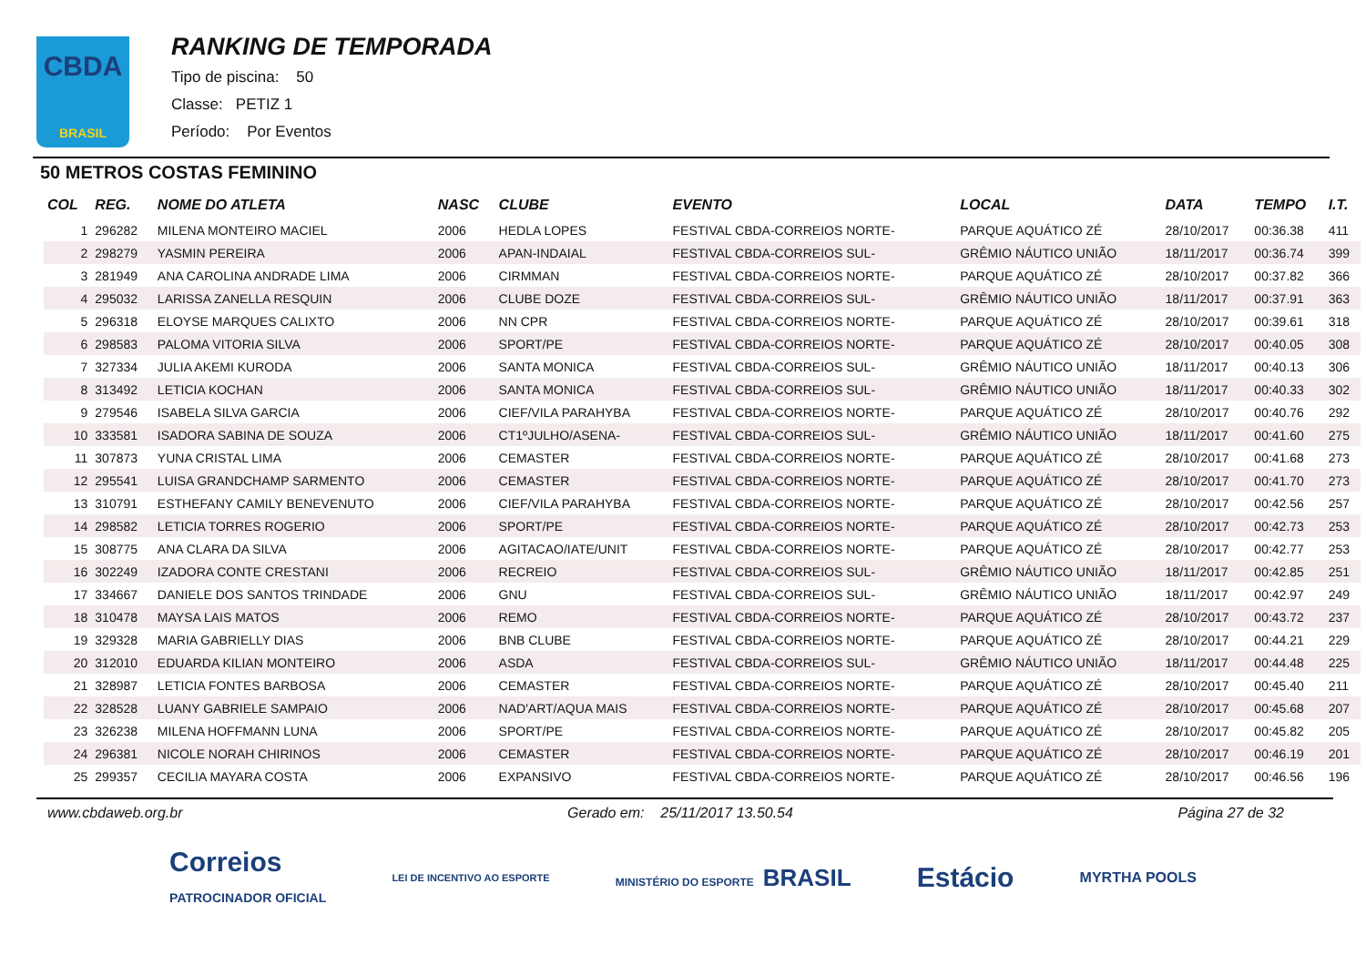CBDA
BRASIL
RANKING DE TEMPORADA
Tipo de piscina: 50
Classe: PETIZ 1
Período: Por Eventos
50 METROS COSTAS FEMININO
| COL | REG. | NOME DO ATLETA | NASC | CLUBE | EVENTO | LOCAL | DATA | TEMPO | I.T. |
| --- | --- | --- | --- | --- | --- | --- | --- | --- | --- |
| 1 | 296282 | MILENA MONTEIRO MACIEL | 2006 | HEDLA LOPES | FESTIVAL CBDA-CORREIOS NORTE- | PARQUE AQUÁTICO ZÉ | 28/10/2017 | 00:36.38 | 411 |
| 2 | 298279 | YASMIN PEREIRA | 2006 | APAN-INDAIAL | FESTIVAL CBDA-CORREIOS SUL- | GRÊMIO NÁUTICO UNIÃO | 18/11/2017 | 00:36.74 | 399 |
| 3 | 281949 | ANA CAROLINA ANDRADE LIMA | 2006 | CIRMMAN | FESTIVAL CBDA-CORREIOS NORTE- | PARQUE AQUÁTICO ZÉ | 28/10/2017 | 00:37.82 | 366 |
| 4 | 295032 | LARISSA ZANELLA RESQUIN | 2006 | CLUBE DOZE | FESTIVAL CBDA-CORREIOS SUL- | GRÊMIO NÁUTICO UNIÃO | 18/11/2017 | 00:37.91 | 363 |
| 5 | 296318 | ELOYSE MARQUES CALIXTO | 2006 | NN CPR | FESTIVAL CBDA-CORREIOS NORTE- | PARQUE AQUÁTICO ZÉ | 28/10/2017 | 00:39.61 | 318 |
| 6 | 298583 | PALOMA VITORIA SILVA | 2006 | SPORT/PE | FESTIVAL CBDA-CORREIOS NORTE- | PARQUE AQUÁTICO ZÉ | 28/10/2017 | 00:40.05 | 308 |
| 7 | 327334 | JULIA AKEMI KURODA | 2006 | SANTA MONICA | FESTIVAL CBDA-CORREIOS SUL- | GRÊMIO NÁUTICO UNIÃO | 18/11/2017 | 00:40.13 | 306 |
| 8 | 313492 | LETICIA KOCHAN | 2006 | SANTA MONICA | FESTIVAL CBDA-CORREIOS SUL- | GRÊMIO NÁUTICO UNIÃO | 18/11/2017 | 00:40.33 | 302 |
| 9 | 279546 | ISABELA SILVA GARCIA | 2006 | CIEF/VILA PARAHYBA | FESTIVAL CBDA-CORREIOS NORTE- | PARQUE AQUÁTICO ZÉ | 28/10/2017 | 00:40.76 | 292 |
| 10 | 333581 | ISADORA SABINA DE SOUZA | 2006 | CT1ºJULHO/ASENA- | FESTIVAL CBDA-CORREIOS SUL- | GRÊMIO NÁUTICO UNIÃO | 18/11/2017 | 00:41.60 | 275 |
| 11 | 307873 | YUNA CRISTAL LIMA | 2006 | CEMASTER | FESTIVAL CBDA-CORREIOS NORTE- | PARQUE AQUÁTICO ZÉ | 28/10/2017 | 00:41.68 | 273 |
| 12 | 295541 | LUISA GRANDCHAMP SARMENTO | 2006 | CEMASTER | FESTIVAL CBDA-CORREIOS NORTE- | PARQUE AQUÁTICO ZÉ | 28/10/2017 | 00:41.70 | 273 |
| 13 | 310791 | ESTHEFANY CAMILY BENEVENUTO | 2006 | CIEF/VILA PARAHYBA | FESTIVAL CBDA-CORREIOS NORTE- | PARQUE AQUÁTICO ZÉ | 28/10/2017 | 00:42.56 | 257 |
| 14 | 298582 | LETICIA TORRES ROGERIO | 2006 | SPORT/PE | FESTIVAL CBDA-CORREIOS NORTE- | PARQUE AQUÁTICO ZÉ | 28/10/2017 | 00:42.73 | 253 |
| 15 | 308775 | ANA CLARA DA SILVA | 2006 | AGITACAO/IATE/UNIT | FESTIVAL CBDA-CORREIOS NORTE- | PARQUE AQUÁTICO ZÉ | 28/10/2017 | 00:42.77 | 253 |
| 16 | 302249 | IZADORA CONTE CRESTANI | 2006 | RECREIO | FESTIVAL CBDA-CORREIOS SUL- | GRÊMIO NÁUTICO UNIÃO | 18/11/2017 | 00:42.85 | 251 |
| 17 | 334667 | DANIELE DOS SANTOS TRINDADE | 2006 | GNU | FESTIVAL CBDA-CORREIOS SUL- | GRÊMIO NÁUTICO UNIÃO | 18/11/2017 | 00:42.97 | 249 |
| 18 | 310478 | MAYSA LAIS MATOS | 2006 | REMO | FESTIVAL CBDA-CORREIOS NORTE- | PARQUE AQUÁTICO ZÉ | 28/10/2017 | 00:43.72 | 237 |
| 19 | 329328 | MARIA GABRIELLY DIAS | 2006 | BNB CLUBE | FESTIVAL CBDA-CORREIOS NORTE- | PARQUE AQUÁTICO ZÉ | 28/10/2017 | 00:44.21 | 229 |
| 20 | 312010 | EDUARDA KILIAN MONTEIRO | 2006 | ASDA | FESTIVAL CBDA-CORREIOS SUL- | GRÊMIO NÁUTICO UNIÃO | 18/11/2017 | 00:44.48 | 225 |
| 21 | 328987 | LETICIA FONTES BARBOSA | 2006 | CEMASTER | FESTIVAL CBDA-CORREIOS NORTE- | PARQUE AQUÁTICO ZÉ | 28/10/2017 | 00:45.40 | 211 |
| 22 | 328528 | LUANY GABRIELE SAMPAIO | 2006 | NAD'ART/AQUA MAIS | FESTIVAL CBDA-CORREIOS NORTE- | PARQUE AQUÁTICO ZÉ | 28/10/2017 | 00:45.68 | 207 |
| 23 | 326238 | MILENA HOFFMANN LUNA | 2006 | SPORT/PE | FESTIVAL CBDA-CORREIOS NORTE- | PARQUE AQUÁTICO ZÉ | 28/10/2017 | 00:45.82 | 205 |
| 24 | 296381 | NICOLE NORAH CHIRINOS | 2006 | CEMASTER | FESTIVAL CBDA-CORREIOS NORTE- | PARQUE AQUÁTICO ZÉ | 28/10/2017 | 00:46.19 | 201 |
| 25 | 299357 | CECILIA MAYARA COSTA | 2006 | EXPANSIVO | FESTIVAL CBDA-CORREIOS NORTE- | PARQUE AQUÁTICO ZÉ | 28/10/2017 | 00:46.56 | 196 |
www.cbdaweb.org.br Gerado em: 25/11/2017 13.50.54 Página 27 de 32
Correios
PATROCINADOR OFICIAL LEI DE INCENTIVO AO ESPORTE MINISTÉRIO DO ESPORTE BRASIL Estácio MYRTHA POOLS